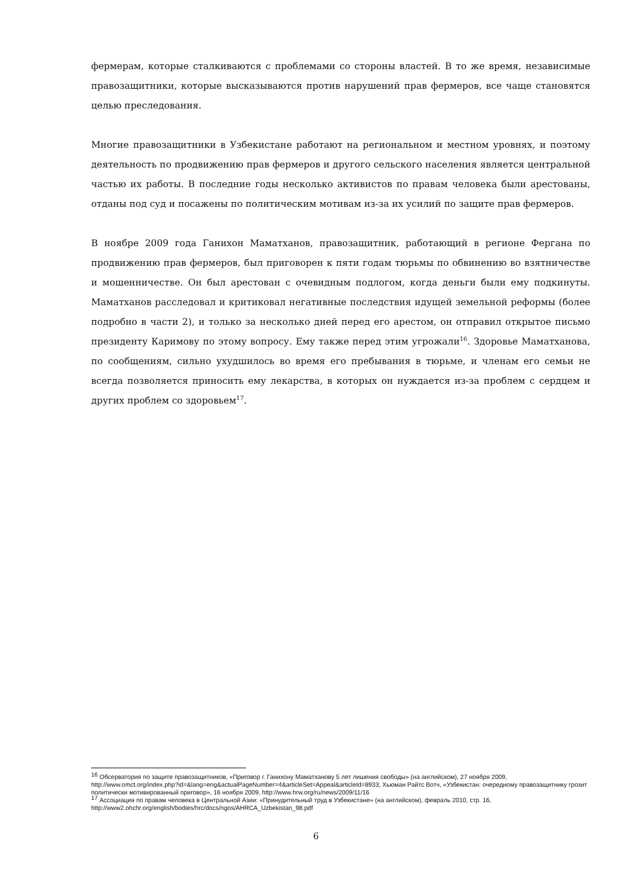фермерам, которые сталкиваются с проблемами со стороны властей. В то же время, независимые правозащитники, которые высказываются против нарушений прав фермеров, все чаще становятся целью преследования.
Многие правозащитники в Узбекистане работают на региональном и местном уровнях, и поэтому деятельность по продвижению прав фермеров и другого сельского населения является центральной частью их работы. В последние годы несколько активистов по правам человека были арестованы, отданы под суд и посажены по политическим мотивам из-за их усилий по защите прав фермеров.
В ноябре 2009 года Ганихон Маматханов, правозащитник, работающий в регионе Фергана по продвижению прав фермеров, был приговорен к пяти годам тюрьмы по обвинению во взятничестве и мошенничестве. Он был арестован с очевидным подлогом, когда деньги были ему подкинуты. Маматханов расследовал и критиковал негативные последствия идущей земельной реформы (более подробно в части 2), и только за несколько дней перед его арестом, он отправил открытое письмо президенту Каримову по этому вопросу. Ему также перед этим угрожали<sup>16</sup>. Здоровье Маматханова, по сообщениям, сильно ухудшилось во время его пребывания в тюрьме, и членам его семьи не всегда позволяется приносить ему лекарства, в которых он нуждается из-за проблем с сердцем и других проблем со здоровьем<sup>17</sup>.
<sup>16</sup> Обсерватория по защите правозащитников, «Приговор г. Ганихону Маматханову 5 лет лишения свободы» (на английском), 27 ноября 2009, http://www.omct.org/index.php?id=&lang=eng&actualPageNumber=4&articleSet=Appeal&articleId=8933; Хьюман Райтс Вотч, «Узбекистан: очередному правозащитнику грозит политически мотивированный приговор», 16 ноября 2009, http://www.hrw.org/ru/news/2009/11/16
<sup>17</sup> Ассоциация по правам человека в Центральной Азии: «Принудительный труд в Узбекистане» (на английском), февраль 2010, стр. 16, http://www2.ohchr.org/english/bodies/hrc/docs/ngos/AHRCA_Uzbekistan_98.pdf
6